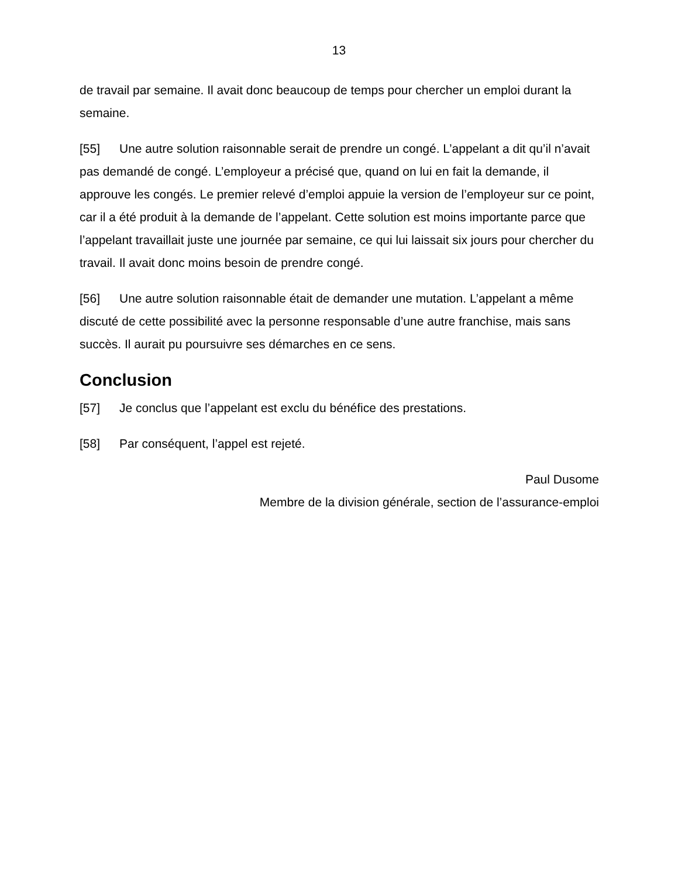13
de travail par semaine. Il avait donc beaucoup de temps pour chercher un emploi durant la semaine.
[55] Une autre solution raisonnable serait de prendre un congé. L’appelant a dit qu’il n’avait pas demandé de congé. L’employeur a précisé que, quand on lui en fait la demande, il approuve les congés. Le premier relevé d’emploi appuie la version de l’employeur sur ce point, car il a été produit à la demande de l’appelant. Cette solution est moins importante parce que l’appelant travaillait juste une journée par semaine, ce qui lui laissait six jours pour chercher du travail. Il avait donc moins besoin de prendre congé.
[56] Une autre solution raisonnable était de demander une mutation. L’appelant a même discuté de cette possibilité avec la personne responsable d’une autre franchise, mais sans succès. Il aurait pu poursuivre ses démarches en ce sens.
Conclusion
[57] Je conclus que l’appelant est exclu du bénéfice des prestations.
[58] Par conséquent, l’appel est rejeté.
Paul Dusome
Membre de la division générale, section de l’assurance-emploi